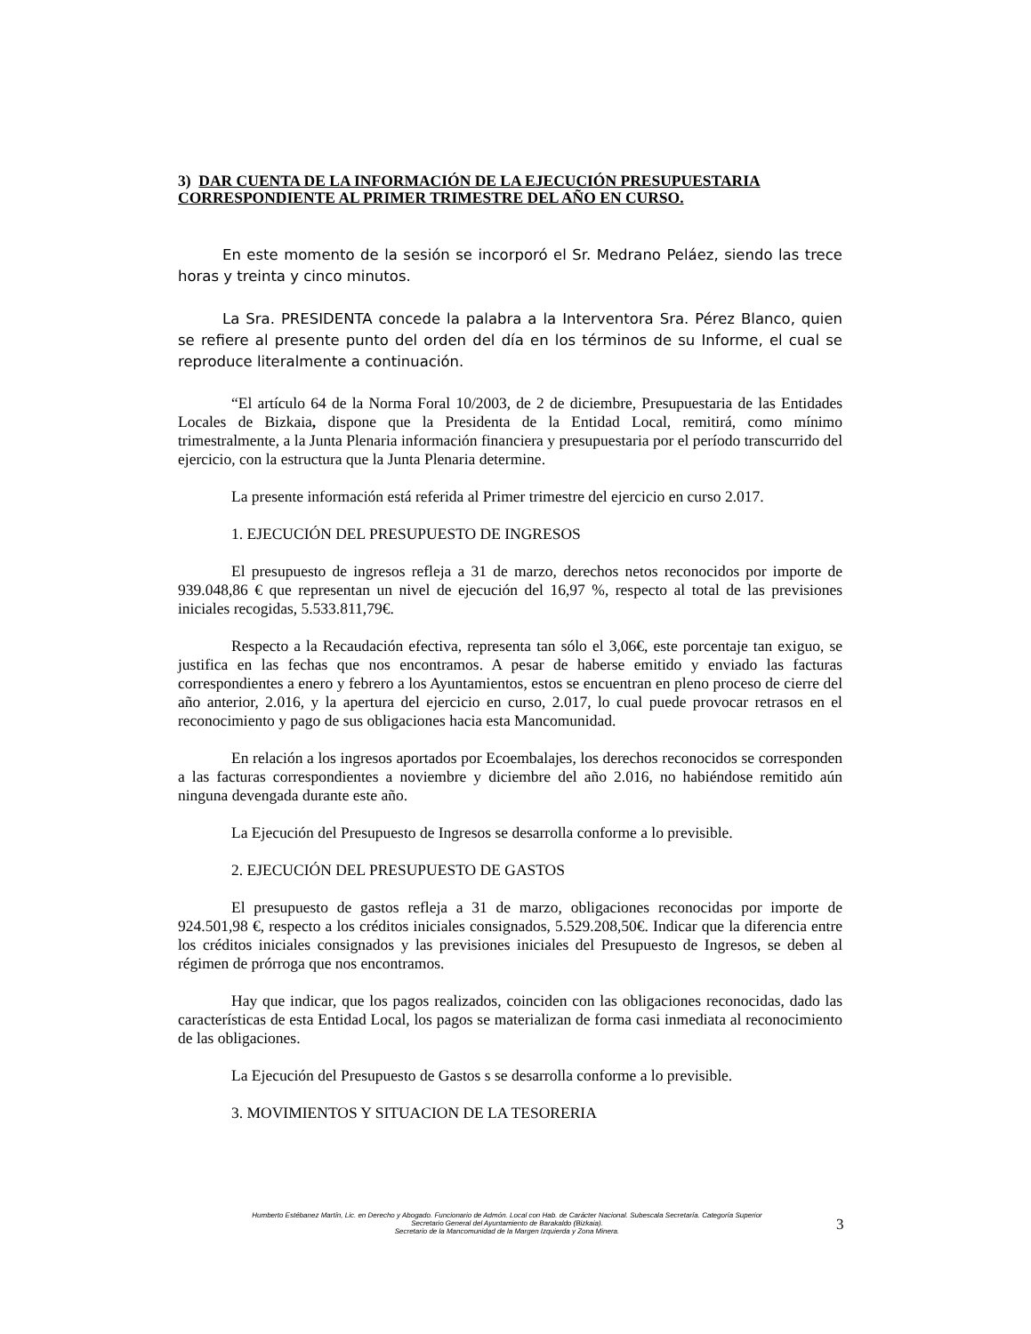3) DAR CUENTA DE LA INFORMACIÓN DE LA EJECUCIÓN PRESUPUESTARIA CORRESPONDIENTE AL PRIMER TRIMESTRE DEL AÑO EN CURSO.
En este momento de la sesión se incorporó el Sr. Medrano Peláez, siendo las trece horas y treinta y cinco minutos.
La Sra. PRESIDENTA concede la palabra a la Interventora Sra. Pérez Blanco, quien se refiere al presente punto del orden del día en los términos de su Informe, el cual se reproduce literalmente a continuación.
“El artículo 64 de la Norma Foral 10/2003, de 2 de diciembre, Presupuestaria de las Entidades Locales de Bizkaia, dispone que la Presidenta de la Entidad Local, remitirá, como mínimo trimestralmente, a la Junta Plenaria información financiera y presupuestaria por el período transcurrido del ejercicio, con la estructura que la Junta Plenaria determine.
La presente información está referida al Primer trimestre del ejercicio en curso 2.017.
1. EJECUCIÓN DEL PRESUPUESTO DE INGRESOS
El presupuesto de ingresos refleja a 31 de marzo, derechos netos reconocidos por importe de 939.048,86 € que representan un nivel de ejecución del 16,97 %, respecto al total de las previsiones iniciales recogidas, 5.533.811,79€.
Respecto a la Recaudación efectiva, representa tan sólo el 3,06€, este porcentaje tan exiguo, se justifica en las fechas que nos encontramos. A pesar de haberse emitido y enviado las facturas correspondientes a enero y febrero a los Ayuntamientos, estos se encuentran en pleno proceso de cierre del año anterior, 2.016, y la apertura del ejercicio en curso, 2.017, lo cual puede provocar retrasos en el reconocimiento y pago de sus obligaciones hacia esta Mancomunidad.
En relación a los ingresos aportados por Ecoembalajes, los derechos reconocidos se corresponden a las facturas correspondientes a noviembre y diciembre del año 2.016, no habiéndose remitido aún ninguna devengada durante este año.
La Ejecución del Presupuesto de Ingresos se desarrolla conforme a lo previsible.
2. EJECUCIÓN DEL PRESUPUESTO DE GASTOS
El presupuesto de gastos refleja a 31 de marzo, obligaciones reconocidas por importe de 924.501,98 €, respecto a los créditos iniciales consignados, 5.529.208,50€. Indicar que la diferencia entre los créditos iniciales consignados y las previsiones iniciales del Presupuesto de Ingresos, se deben al régimen de prórroga que nos encontramos.
Hay que indicar, que los pagos realizados, coinciden con las obligaciones reconocidas, dado las características de esta Entidad Local, los pagos se materializan de forma casi inmediata al reconocimiento de las obligaciones.
La Ejecución del Presupuesto de Gastos s se desarrolla conforme a lo previsible.
3. MOVIMIENTOS Y SITUACION DE LA TESORERIA
Humberto Estébanez Martín, Lic. en Derecho y Abogado. Funcionario de Admón. Local con Hab. de Carácter Nacional. Subescala Secretaría. Categoría Superior
Secretario General del Ayuntamiento de Barakaldo (Bizkaia).
Secretario de la Mancomunidad de la Margen Izquierda y Zona Minera.
3